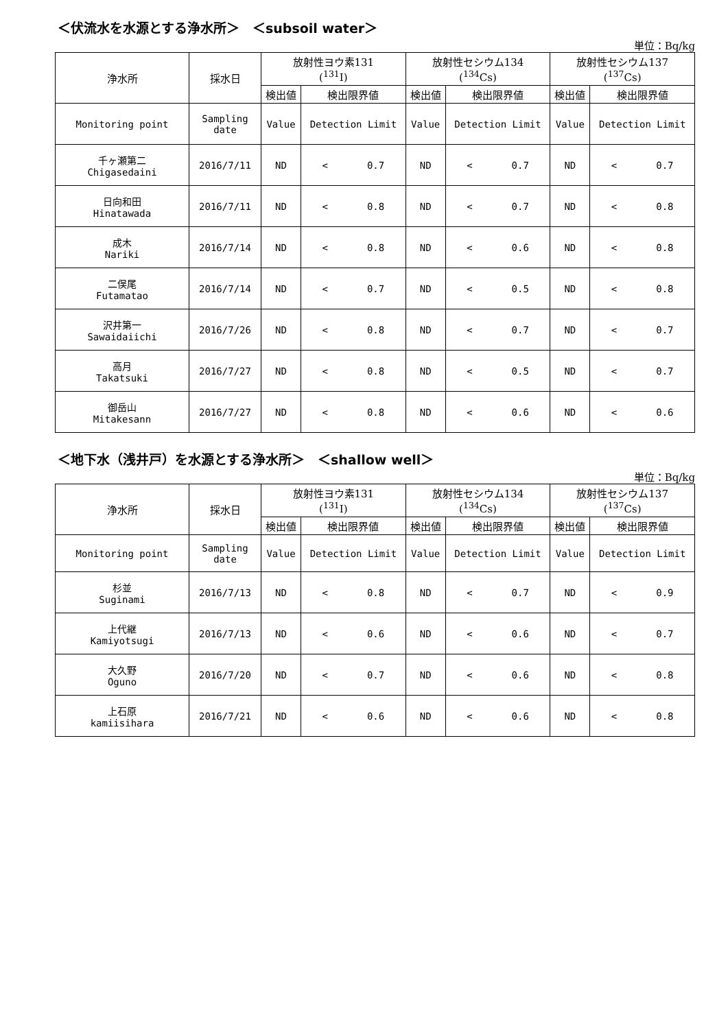＜伏流水を水源とする浄水所＞　＜subsoil water＞
単位：Bq/kg
| 浄水所 | 採水日 | 放射性ヨウ素131 (<sup>131</sup>I) | | 放射性セシウム134 (<sup>134</sup>Cs) | | 放射性セシウム137 (<sup>137</sup>Cs) | |
| --- | --- | --- | --- | --- | --- | --- | --- |
| | | 検出値 | 検出限界値 | 検出値 | 検出限界値 | 検出値 | 検出限界値 |
| Monitoring point | Sampling date | Value | Detection Limit | Value | Detection Limit | Value | Detection Limit |
| 千ヶ瀬第二 Chigasedaini | 2016/7/11 | ND | < 0.7 | ND | < 0.7 | ND | < 0.7 |
| 日向和田 Hinatawada | 2016/7/11 | ND | < 0.8 | ND | < 0.7 | ND | < 0.8 |
| 成木 Nariki | 2016/7/14 | ND | < 0.8 | ND | < 0.6 | ND | < 0.8 |
| 二俣尾 Futamatao | 2016/7/14 | ND | < 0.7 | ND | < 0.5 | ND | < 0.8 |
| 沢井第一 Sawaidaiichi | 2016/7/26 | ND | < 0.8 | ND | < 0.7 | ND | < 0.7 |
| 高月 Takatsuki | 2016/7/27 | ND | < 0.8 | ND | < 0.5 | ND | < 0.7 |
| 御岳山 Mitakesann | 2016/7/27 | ND | < 0.8 | ND | < 0.6 | ND | < 0.6 |
＜地下水（浅井戸）を水源とする浄水所＞　＜shallow well＞
単位：Bq/kg
| 浄水所 | 採水日 | 放射性ヨウ素131 (<sup>131</sup>I) | | 放射性セシウム134 (<sup>134</sup>Cs) | | 放射性セシウム137 (<sup>137</sup>Cs) | |
| --- | --- | --- | --- | --- | --- | --- | --- |
| | | 検出値 | 検出限界値 | 検出値 | 検出限界値 | 検出値 | 検出限界値 |
| Monitoring point | Sampling date | Value | Detection Limit | Value | Detection Limit | Value | Detection Limit |
| 杉並 Suginami | 2016/7/13 | ND | < 0.8 | ND | < 0.7 | ND | < 0.9 |
| 上代継 Kamiyotsugi | 2016/7/13 | ND | < 0.6 | ND | < 0.6 | ND | < 0.7 |
| 大久野 Oguno | 2016/7/20 | ND | < 0.7 | ND | < 0.6 | ND | < 0.8 |
| 上石原 kamiisihara | 2016/7/21 | ND | < 0.6 | ND | < 0.6 | ND | < 0.8 |